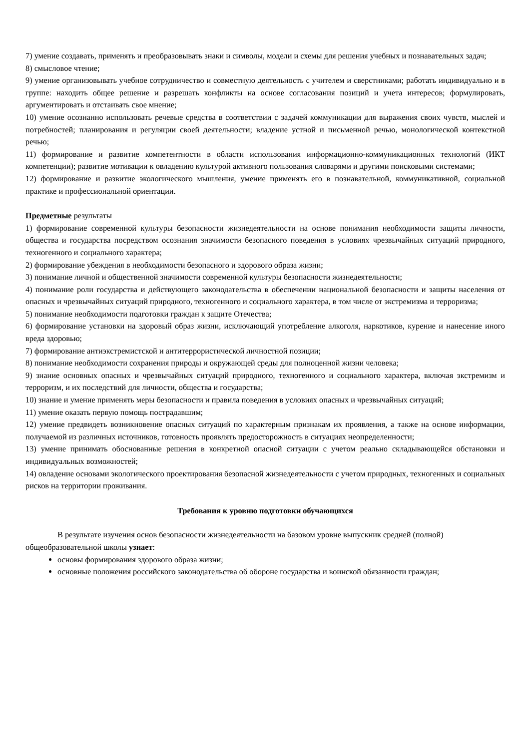7) умение создавать, применять и преобразовывать знаки и символы, модели и схемы для решения учебных и познавательных задач;
8) смысловое чтение;
9) умение организовывать учебное сотрудничество и совместную деятельность с учителем и сверстниками; работать индивидуально и в группе: находить общее решение и разрешать конфликты на основе согласования позиций и учета интересов; формулировать, аргументировать и отстаивать свое мнение;
10) умение осознанно использовать речевые средства в соответствии с задачей коммуникации для выражения своих чувств, мыслей и потребностей; планирования и регуляции своей деятельности; владение устной и письменной речью, монологической контекстной речью;
11) формирование и развитие компетентности в области использования информационно-коммуникационных технологий (ИКТ компетенции); развитие мотивации к овладению культурой активного пользования словарями и другими поисковыми системами;
12) формирование и развитие экологического мышления, умение применять его в познавательной, коммуникативной, социальной практике и профессиональной ориентации.
Предметные результаты
1) формирование современной культуры безопасности жизнедеятельности на основе понимания необходимости защиты личности, общества и государства посредством осознания значимости безопасного поведения в условиях чрезвычайных ситуаций природного, техногенного и социального характера;
2) формирование убеждения в необходимости безопасного и здорового образа жизни;
3) понимание личной и общественной значимости современной культуры безопасности жизнедеятельности;
4) понимание роли государства и действующего законодательства в обеспечении национальной безопасности и защиты населения от опасных и чрезвычайных ситуаций природного, техногенного и социального характера, в том числе от экстремизма и терроризма;
5) понимание необходимости подготовки граждан к защите Отечества;
6) формирование установки на здоровый образ жизни, исключающий употребление алкоголя, наркотиков, курение и нанесение иного вреда здоровью;
7) формирование антиэкстремистской и антитеррористической личностной позиции;
8) понимание необходимости сохранения природы и окружающей среды для полноценной жизни человека;
9) знание основных опасных и чрезвычайных ситуаций природного, техногенного и социального характера, включая экстремизм и терроризм, и их последствий для личности, общества и государства;
10) знание и умение применять меры безопасности и правила поведения в условиях опасных и чрезвычайных ситуаций;
11) умение оказать первую помощь пострадавшим;
12) умение предвидеть возникновение опасных ситуаций по характерным признакам их проявления, а также на основе информации, получаемой из различных источников, готовность проявлять предосторожность в ситуациях неопределенности;
13) умение принимать обоснованные решения в конкретной опасной ситуации с учетом реально складывающейся обстановки и индивидуальных возможностей;
14) овладение основами экологического проектирования безопасной жизнедеятельности с учетом природных, техногенных и социальных рисков на территории проживания.
Требования к уровню подготовки обучающихся
В результате изучения основ безопасности жизнедеятельности на базовом уровне выпускник средней (полной) общеобразовательной школы узнает:
основы формирования здорового образа жизни;
основные положения российского законодательства об обороне государства и воинской обязанности граждан;